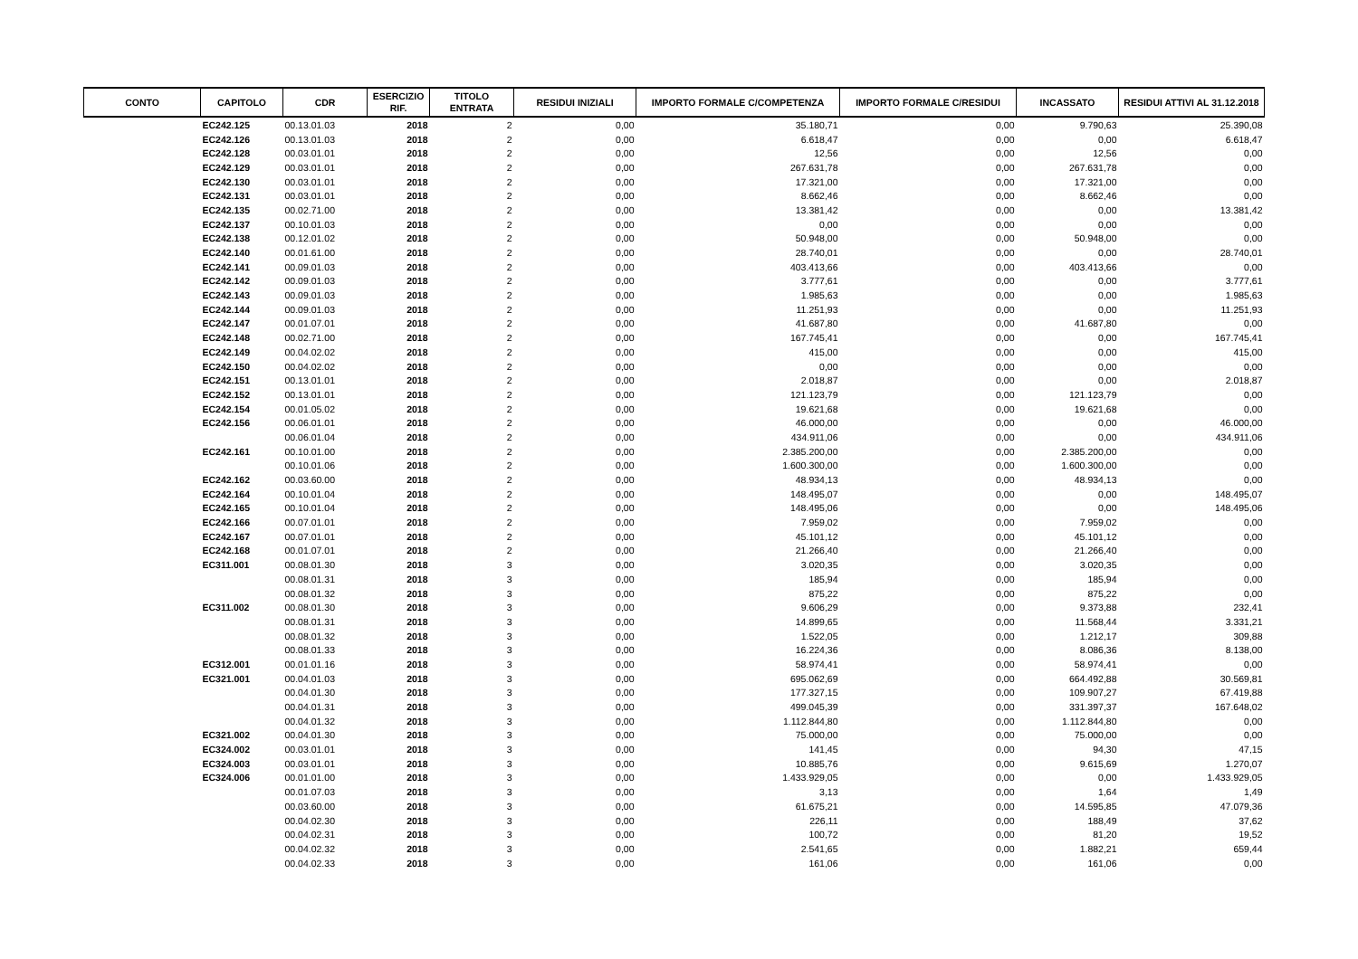| CONTO | CAPITOLO | CDR | ESERCIZIO RIF. | TITOLO ENTRATA | RESIDUI INIZIALI | IMPORTO FORMALE C/COMPETENZA | IMPORTO FORMALE C/RESIDUI | INCASSATO | RESIDUI ATTIVI AL 31.12.2018 |
| --- | --- | --- | --- | --- | --- | --- | --- | --- | --- |
| | EC242.125 | 00.13.01.03 | 2018 | 2 | 0,00 | 35.180,71 | 0,00 | 9.790,63 | 25.390,08 |
| | EC242.126 | 00.13.01.03 | 2018 | 2 | 0,00 | 6.618,47 | 0,00 | 0,00 | 6.618,47 |
| | EC242.128 | 00.03.01.01 | 2018 | 2 | 0,00 | 12,56 | 0,00 | 12,56 | 0,00 |
| | EC242.129 | 00.03.01.01 | 2018 | 2 | 0,00 | 267.631,78 | 0,00 | 267.631,78 | 0,00 |
| | EC242.130 | 00.03.01.01 | 2018 | 2 | 0,00 | 17.321,00 | 0,00 | 17.321,00 | 0,00 |
| | EC242.131 | 00.03.01.01 | 2018 | 2 | 0,00 | 8.662,46 | 0,00 | 8.662,46 | 0,00 |
| | EC242.135 | 00.02.71.00 | 2018 | 2 | 0,00 | 13.381,42 | 0,00 | 0,00 | 13.381,42 |
| | EC242.137 | 00.10.01.03 | 2018 | 2 | 0,00 | 0,00 | 0,00 | 0,00 | 0,00 |
| | EC242.138 | 00.12.01.02 | 2018 | 2 | 0,00 | 50.948,00 | 0,00 | 50.948,00 | 0,00 |
| | EC242.140 | 00.01.61.00 | 2018 | 2 | 0,00 | 28.740,01 | 0,00 | 0,00 | 28.740,01 |
| | EC242.141 | 00.09.01.03 | 2018 | 2 | 0,00 | 403.413,66 | 0,00 | 403.413,66 | 0,00 |
| | EC242.142 | 00.09.01.03 | 2018 | 2 | 0,00 | 3.777,61 | 0,00 | 0,00 | 3.777,61 |
| | EC242.143 | 00.09.01.03 | 2018 | 2 | 0,00 | 1.985,63 | 0,00 | 0,00 | 1.985,63 |
| | EC242.144 | 00.09.01.03 | 2018 | 2 | 0,00 | 11.251,93 | 0,00 | 0,00 | 11.251,93 |
| | EC242.147 | 00.01.07.01 | 2018 | 2 | 0,00 | 41.687,80 | 0,00 | 41.687,80 | 0,00 |
| | EC242.148 | 00.02.71.00 | 2018 | 2 | 0,00 | 167.745,41 | 0,00 | 0,00 | 167.745,41 |
| | EC242.149 | 00.04.02.02 | 2018 | 2 | 0,00 | 415,00 | 0,00 | 0,00 | 415,00 |
| | EC242.150 | 00.04.02.02 | 2018 | 2 | 0,00 | 0,00 | 0,00 | 0,00 | 0,00 |
| | EC242.151 | 00.13.01.01 | 2018 | 2 | 0,00 | 2.018,87 | 0,00 | 0,00 | 2.018,87 |
| | EC242.152 | 00.13.01.01 | 2018 | 2 | 0,00 | 121.123,79 | 0,00 | 121.123,79 | 0,00 |
| | EC242.154 | 00.01.05.02 | 2018 | 2 | 0,00 | 19.621,68 | 0,00 | 19.621,68 | 0,00 |
| | EC242.156 | 00.06.01.01 | 2018 | 2 | 0,00 | 46.000,00 | 0,00 | 0,00 | 46.000,00 |
| | | 00.06.01.04 | 2018 | 2 | 0,00 | 434.911,06 | 0,00 | 0,00 | 434.911,06 |
| | EC242.161 | 00.10.01.00 | 2018 | 2 | 0,00 | 2.385.200,00 | 0,00 | 2.385.200,00 | 0,00 |
| | | 00.10.01.06 | 2018 | 2 | 0,00 | 1.600.300,00 | 0,00 | 1.600.300,00 | 0,00 |
| | EC242.162 | 00.03.60.00 | 2018 | 2 | 0,00 | 48.934,13 | 0,00 | 48.934,13 | 0,00 |
| | EC242.164 | 00.10.01.04 | 2018 | 2 | 0,00 | 148.495,07 | 0,00 | 0,00 | 148.495,07 |
| | EC242.165 | 00.10.01.04 | 2018 | 2 | 0,00 | 148.495,06 | 0,00 | 0,00 | 148.495,06 |
| | EC242.166 | 00.07.01.01 | 2018 | 2 | 0,00 | 7.959,02 | 0,00 | 7.959,02 | 0,00 |
| | EC242.167 | 00.07.01.01 | 2018 | 2 | 0,00 | 45.101,12 | 0,00 | 45.101,12 | 0,00 |
| | EC242.168 | 00.01.07.01 | 2018 | 2 | 0,00 | 21.266,40 | 0,00 | 21.266,40 | 0,00 |
| | EC311.001 | 00.08.01.30 | 2018 | 3 | 0,00 | 3.020,35 | 0,00 | 3.020,35 | 0,00 |
| | | 00.08.01.31 | 2018 | 3 | 0,00 | 185,94 | 0,00 | 185,94 | 0,00 |
| | | 00.08.01.32 | 2018 | 3 | 0,00 | 875,22 | 0,00 | 875,22 | 0,00 |
| | EC311.002 | 00.08.01.30 | 2018 | 3 | 0,00 | 9.606,29 | 0,00 | 9.373,88 | 232,41 |
| | | 00.08.01.31 | 2018 | 3 | 0,00 | 14.899,65 | 0,00 | 11.568,44 | 3.331,21 |
| | | 00.08.01.32 | 2018 | 3 | 0,00 | 1.522,05 | 0,00 | 1.212,17 | 309,88 |
| | | 00.08.01.33 | 2018 | 3 | 0,00 | 16.224,36 | 0,00 | 8.086,36 | 8.138,00 |
| | EC312.001 | 00.01.01.16 | 2018 | 3 | 0,00 | 58.974,41 | 0,00 | 58.974,41 | 0,00 |
| | EC321.001 | 00.04.01.03 | 2018 | 3 | 0,00 | 695.062,69 | 0,00 | 664.492,88 | 30.569,81 |
| | | 00.04.01.30 | 2018 | 3 | 0,00 | 177.327,15 | 0,00 | 109.907,27 | 67.419,88 |
| | | 00.04.01.31 | 2018 | 3 | 0,00 | 499.045,39 | 0,00 | 331.397,37 | 167.648,02 |
| | | 00.04.01.32 | 2018 | 3 | 0,00 | 1.112.844,80 | 0,00 | 1.112.844,80 | 0,00 |
| | EC321.002 | 00.04.01.30 | 2018 | 3 | 0,00 | 75.000,00 | 0,00 | 75.000,00 | 0,00 |
| | EC324.002 | 00.03.01.01 | 2018 | 3 | 0,00 | 141,45 | 0,00 | 94,30 | 47,15 |
| | EC324.003 | 00.03.01.01 | 2018 | 3 | 0,00 | 10.885,76 | 0,00 | 9.615,69 | 1.270,07 |
| | EC324.006 | 00.01.01.00 | 2018 | 3 | 0,00 | 1.433.929,05 | 0,00 | 0,00 | 1.433.929,05 |
| | | 00.01.07.03 | 2018 | 3 | 0,00 | 3,13 | 0,00 | 1,64 | 1,49 |
| | | 00.03.60.00 | 2018 | 3 | 0,00 | 61.675,21 | 0,00 | 14.595,85 | 47.079,36 |
| | | 00.04.02.30 | 2018 | 3 | 0,00 | 226,11 | 0,00 | 188,49 | 37,62 |
| | | 00.04.02.31 | 2018 | 3 | 0,00 | 100,72 | 0,00 | 81,20 | 19,52 |
| | | 00.04.02.32 | 2018 | 3 | 0,00 | 2.541,65 | 0,00 | 1.882,21 | 659,44 |
| | | 00.04.02.33 | 2018 | 3 | 0,00 | 161,06 | 0,00 | 161,06 | 0,00 |